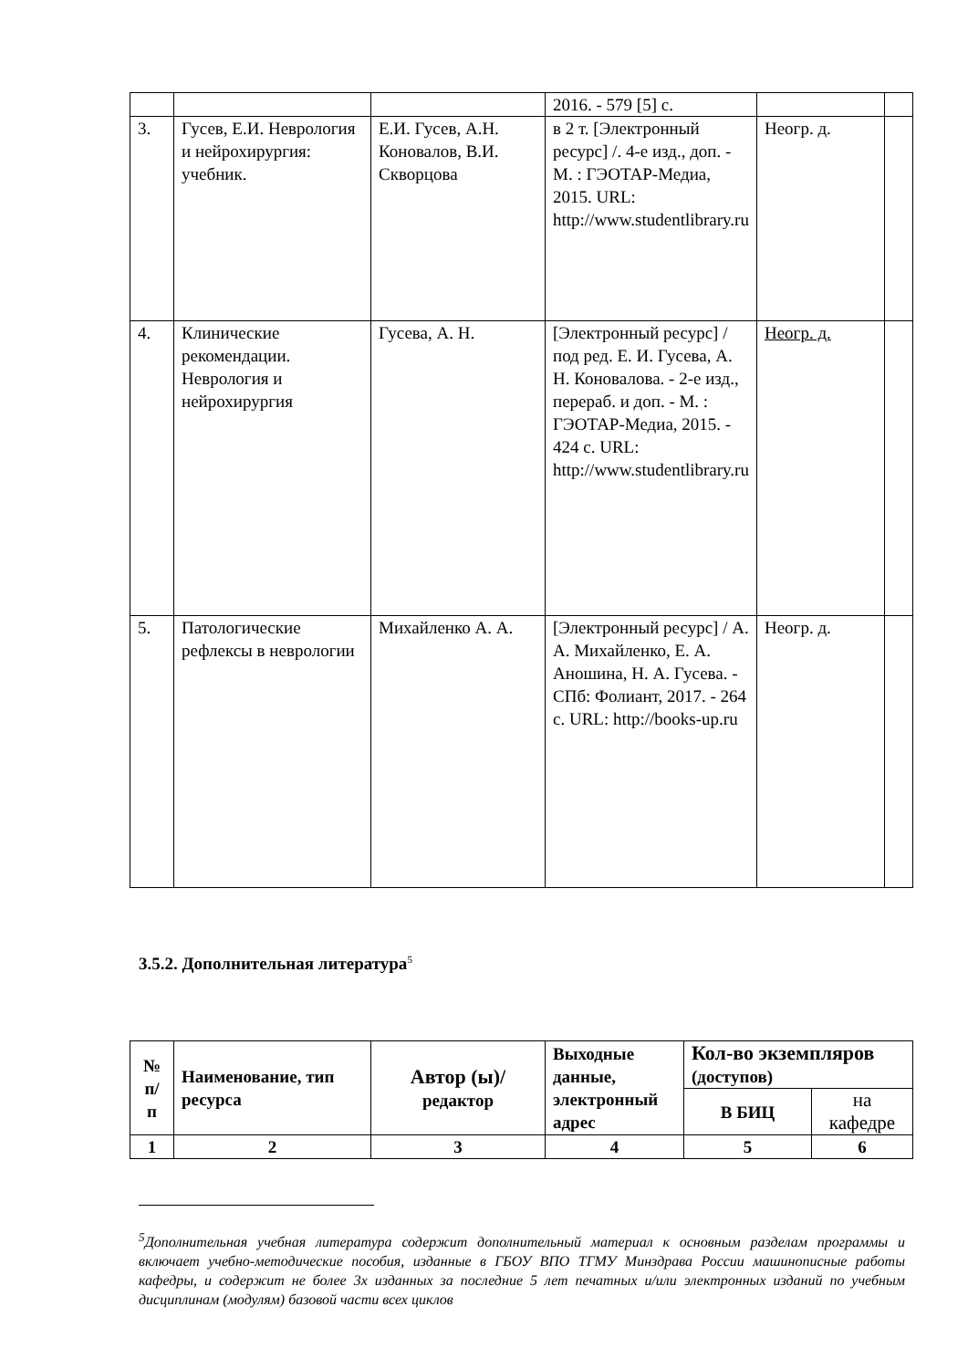| | | | 2016. - 579 [5] с. | | |
| 3. | Гусев, Е.И. Неврология и нейрохирургия: учебник. | Е.И. Гусев, А.Н. Коновалов, В.И. Скворцова | в 2 т. [Электронный ресурс] /. 4-е изд., доп. - М. : ГЭОТАР-Медиа, 2015. URL: http://www.studentlibrary.ru | Неогр. д. | |
| 4. | Клинические рекомендации. Неврология и нейрохирургия | Гусева, А. Н. | [Электронный ресурс] / под ред. Е. И. Гусева, А. Н. Коновалова. - 2-е изд., перераб. и доп. - М. : ГЭОТАР-Медиа, 2015. - 424 с. URL: http://www.studentlibrary.ru | Неогр. д. | |
| 5. | Патологические рефлексы в неврологии | Михайленко А. А. | [Электронный ресурс] / А. А. Михайленко, Е. А. Аношина, Н. А. Гусева. - СПб: Фолиант, 2017. - 264 с. URL: http://books-up.ru | Неогр. д. | |
3.5.2. Дополнительная литература<sup>5</sup>
| № п/ п | Наименование, тип ресурса | Автор (ы)/ редактор | Выходные данные, электронный адрес | Кол-во экземпляров (доступов) | |
| --- | --- | --- | --- | --- | --- |
| | | | | В БИЦ | на кафедре |
| 1 | 2 | 3 | 4 | 5 | 6 |
<sup>5</sup> Дополнительная учебная литература содержит дополнительный материал к основным разделам программы и включает учебно-методические пособия, изданные в ГБОУ ВПО ТГМУ Минздрава России машинописные работы кафедры, и содержит не более 3х изданных за последние 5 лет печатных и/или электронных изданий по учебным дисциплинам (модулям) базовой части всех циклов